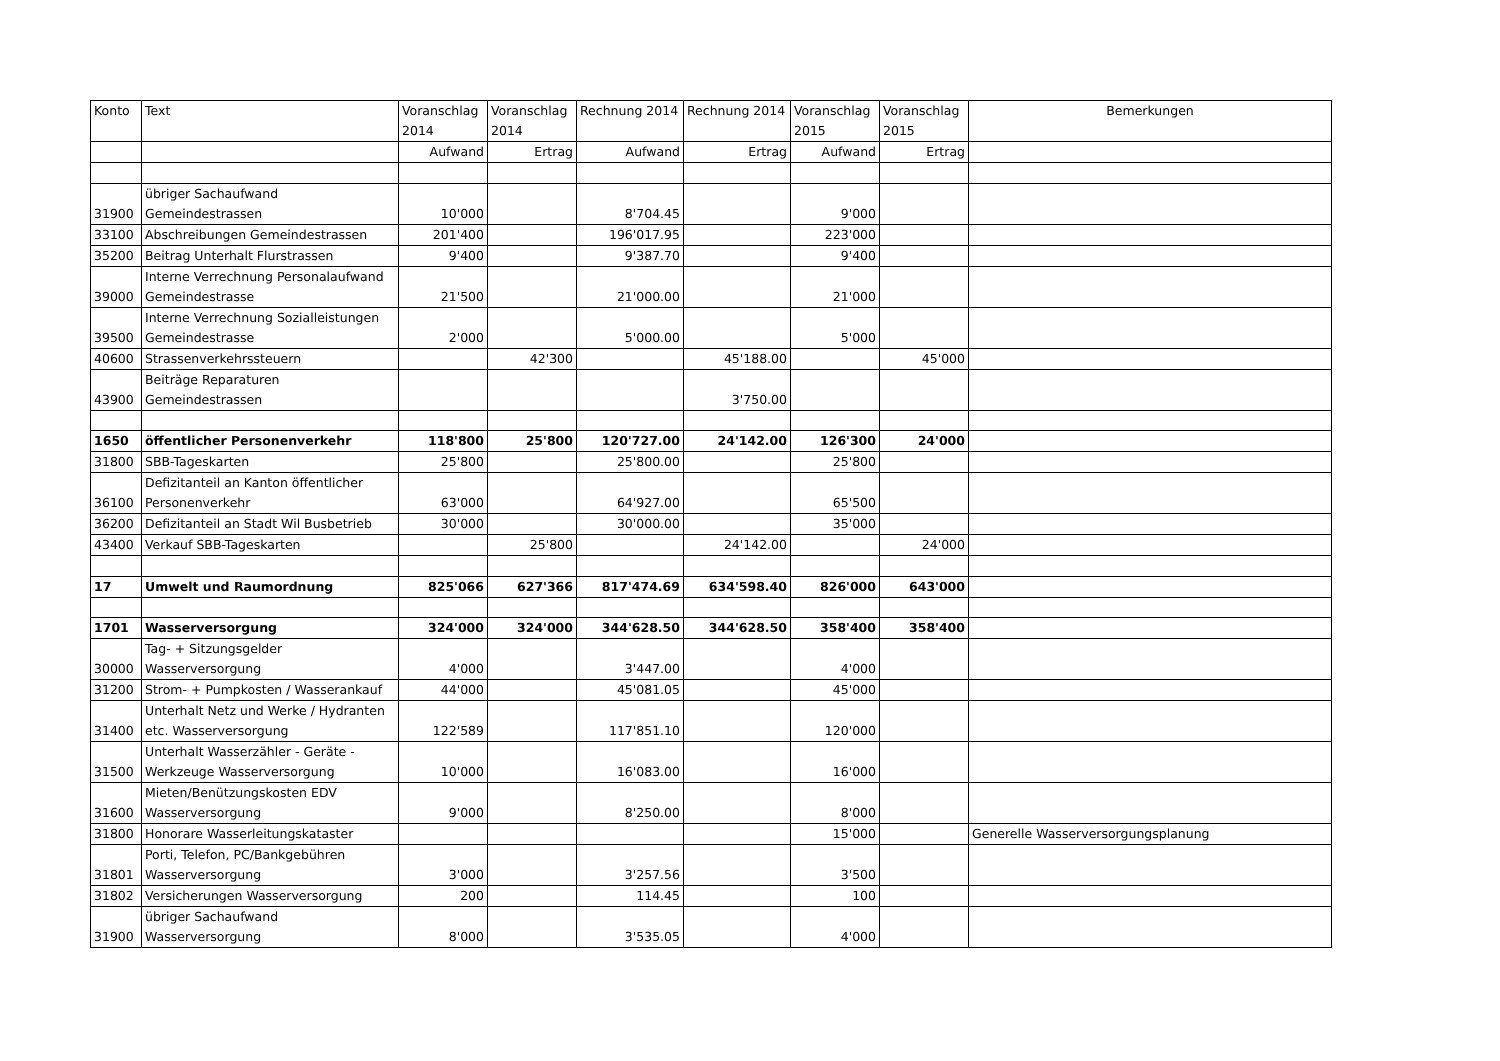| Konto | Text | Voranschlag 2014 | Voranschlag 2014 | Rechnung 2014 | Rechnung 2014 | Voranschlag 2015 | Voranschlag 2015 | Bemerkungen |
| --- | --- | --- | --- | --- | --- | --- | --- | --- |
| | | Aufwand | Ertrag | Aufwand | Ertrag | Aufwand | Ertrag | |
| 31900 | übriger Sachaufwand Gemeindestrassen | 10'000 | | 8'704.45 | | 9'000 | | |
| 33100 | Abschreibungen Gemeindestrassen | 201'400 | | 196'017.95 | | 223'000 | | |
| 35200 | Beitrag Unterhalt Flurstrassen | 9'400 | | 9'387.70 | | 9'400 | | |
| 39000 | Interne Verrechnung Personalaufwand Gemeindestrasse | 21'500 | | 21'000.00 | | 21'000 | | |
| 39500 | Interne Verrechnung Sozialleistungen Gemeindestrasse | 2'000 | | 5'000.00 | | 5'000 | | |
| 40600 | Strassenverkehrssteuern | | 42'300 | | 45'188.00 | | 45'000 | |
| 43900 | Beiträge Reparaturen Gemeindestrassen | | | | 3'750.00 | | | |
| 1650 | öffentlicher Personenverkehr | 118'800 | 25'800 | 120'727.00 | 24'142.00 | 126'300 | 24'000 | |
| 31800 | SBB-Tageskarten | 25'800 | | 25'800.00 | | 25'800 | | |
| 36100 | Defizitanteil an Kanton öffentlicher Personenverkehr | 63'000 | | 64'927.00 | | 65'500 | | |
| 36200 | Defizitanteil an Stadt Wil Busbetrieb | 30'000 | | 30'000.00 | | 35'000 | | |
| 43400 | Verkauf SBB-Tageskarten | | 25'800 | | 24'142.00 | | 24'000 | |
| 17 | Umwelt und Raumordnung | 825'066 | 627'366 | 817'474.69 | 634'598.40 | 826'000 | 643'000 | |
| 1701 | Wasserversorgung | 324'000 | 324'000 | 344'628.50 | 344'628.50 | 358'400 | 358'400 | |
| 30000 | Tag- + Sitzungsgelder Wasserversorgung | 4'000 | | 3'447.00 | | 4'000 | | |
| 31200 | Strom- + Pumpkosten / Wasserankauf | 44'000 | | 45'081.05 | | 45'000 | | |
| 31400 | Unterhalt Netz und Werke / Hydranten etc. Wasserversorgung | 122'589 | | 117'851.10 | | 120'000 | | |
| 31500 | Unterhalt Wasserzähler - Geräte - Werkzeuge Wasserversorgung | 10'000 | | 16'083.00 | | 16'000 | | |
| 31600 | Mieten/Benützungskosten EDV Wasserversorgung | 9'000 | | 8'250.00 | | 8'000 | | |
| 31800 | Honorare Wasserleitungskataster | | | | | 15'000 | | Generelle Wasserversorgungsplanung |
| 31801 | Porti, Telefon, PC/Bankgebühren Wasserversorgung | 3'000 | | 3'257.56 | | 3'500 | | |
| 31802 | Versicherungen Wasserversorgung | 200 | | 114.45 | | 100 | | |
| 31900 | übriger Sachaufwand Wasserversorgung | 8'000 | | 3'535.05 | | 4'000 | | |